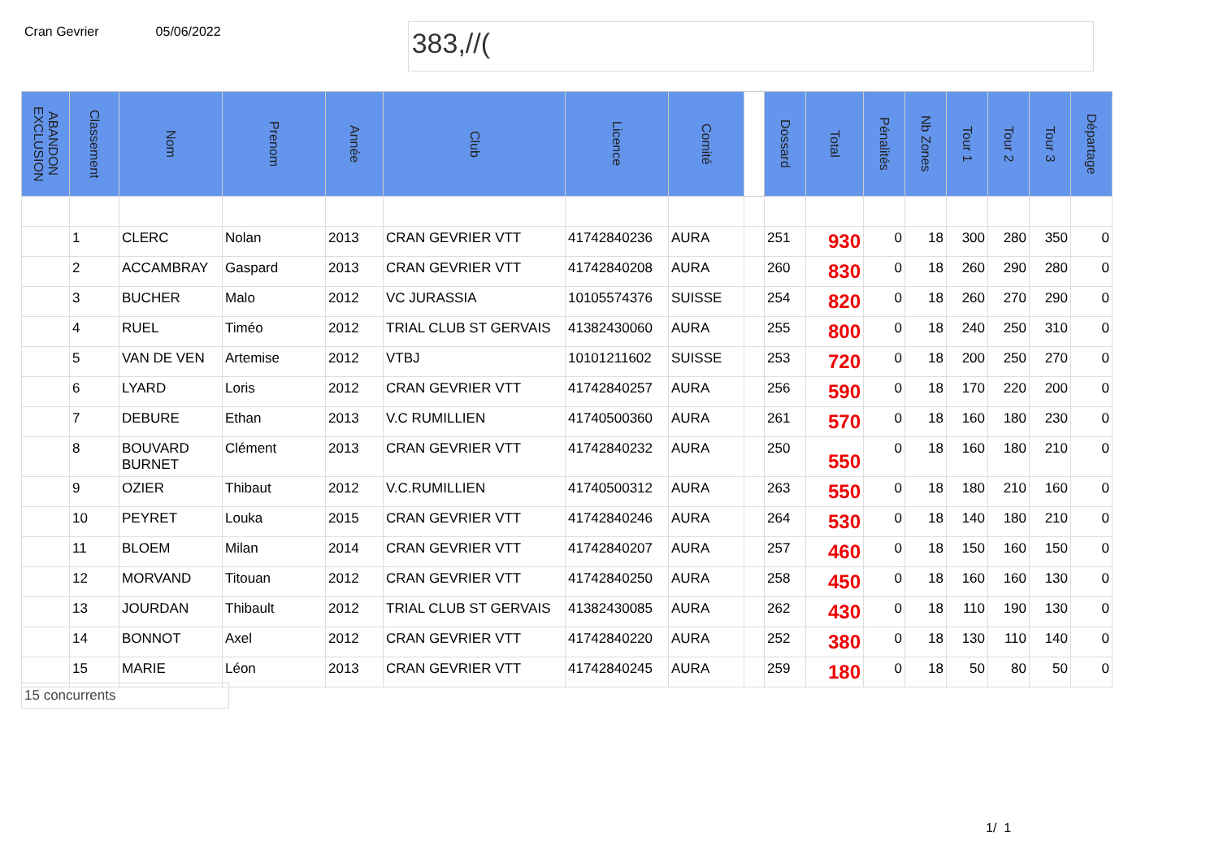Cran Gevrier 05/06/2022
383,//(
| ABANDON EXCLUSION | Classement | Nom | Prenom | Année | Club | Licence | Comité | | Dossard | Total | Pénalités | Nb Zones | Tour 1 | Tour 2 | Tour 3 | Départage |
| --- | --- | --- | --- | --- | --- | --- | --- | --- | --- | --- | --- | --- | --- | --- | --- | --- |
| | 1 | CLERC | Nolan | 2013 | CRAN GEVRIER VTT | 41742840236 | AURA | | 251 | 930 | 0 | 18 | 300 | 280 | 350 | 0 |
| | 2 | ACCAMBRAY | Gaspard | 2013 | CRAN GEVRIER VTT | 41742840208 | AURA | | 260 | 830 | 0 | 18 | 260 | 290 | 280 | 0 |
| | 3 | BUCHER | Malo | 2012 | VC JURASSIA | 10105574376 | SUISSE | | 254 | 820 | 0 | 18 | 260 | 270 | 290 | 0 |
| | 4 | RUEL | Timéo | 2012 | TRIAL CLUB ST GERVAIS | 41382430060 | AURA | | 255 | 800 | 0 | 18 | 240 | 250 | 310 | 0 |
| | 5 | VAN DE VEN | Artemise | 2012 | VTBJ | 10101211602 | SUISSE | | 253 | 720 | 0 | 18 | 200 | 250 | 270 | 0 |
| | 6 | LYARD | Loris | 2012 | CRAN GEVRIER VTT | 41742840257 | AURA | | 256 | 590 | 0 | 18 | 170 | 220 | 200 | 0 |
| | 7 | DEBURE | Ethan | 2013 | V.C RUMILLIEN | 41740500360 | AURA | | 261 | 570 | 0 | 18 | 160 | 180 | 230 | 0 |
| | 8 | BOUVARD BURNET | Clément | 2013 | CRAN GEVRIER VTT | 41742840232 | AURA | | 250 | 550 | 0 | 18 | 160 | 180 | 210 | 0 |
| | 9 | OZIER | Thibaut | 2012 | V.C.RUMILLIEN | 41740500312 | AURA | | 263 | 550 | 0 | 18 | 180 | 210 | 160 | 0 |
| | 10 | PEYRET | Louka | 2015 | CRAN GEVRIER VTT | 41742840246 | AURA | | 264 | 530 | 0 | 18 | 140 | 180 | 210 | 0 |
| | 11 | BLOEM | Milan | 2014 | CRAN GEVRIER VTT | 41742840207 | AURA | | 257 | 460 | 0 | 18 | 150 | 160 | 150 | 0 |
| | 12 | MORVAND | Titouan | 2012 | CRAN GEVRIER VTT | 41742840250 | AURA | | 258 | 450 | 0 | 18 | 160 | 160 | 130 | 0 |
| | 13 | JOURDAN | Thibault | 2012 | TRIAL CLUB ST GERVAIS | 41382430085 | AURA | | 262 | 430 | 0 | 18 | 110 | 190 | 130 | 0 |
| | 14 | BONNOT | Axel | 2012 | CRAN GEVRIER VTT | 41742840220 | AURA | | 252 | 380 | 0 | 18 | 130 | 110 | 140 | 0 |
| | 15 | MARIE | Léon | 2013 | CRAN GEVRIER VTT | 41742840245 | AURA | | 259 | 180 | 0 | 18 | 50 | 80 | 50 | 0 |
15 concurrents
1/ 1